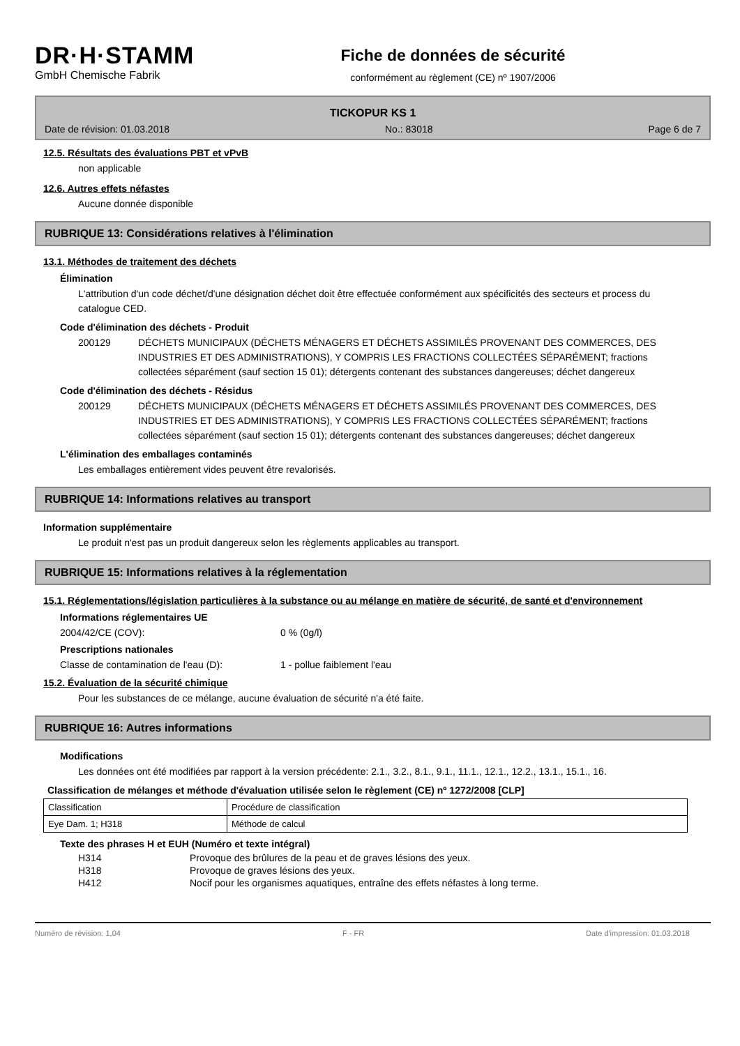DR·H·STAMM
GmbH Chemische Fabrik
Fiche de données de sécurité
conformément au règlement (CE) nº 1907/2006
TICKOPUR KS 1
Date de révision: 01.03.2018 No.: 83018 Page 6 de 7
12.5. Résultats des évaluations PBT et vPvB
non applicable
12.6. Autres effets néfastes
Aucune donnée disponible
RUBRIQUE 13: Considérations relatives à l'élimination
13.1. Méthodes de traitement des déchets
Élimination
L'attribution d'un code déchet/d'une désignation déchet doit être effectuée conformément aux spécificités des secteurs et process du catalogue CED.
Code d'élimination des déchets - Produit
200129 DÉCHETS MUNICIPAUX (DÉCHETS MÉNAGERS ET DÉCHETS ASSIMILÉS PROVENANT DES COMMERCES, DES INDUSTRIES ET DES ADMINISTRATIONS), Y COMPRIS LES FRACTIONS COLLECTÉES SÉPARÉMENT; fractions collectées séparément (sauf section 15 01); détergents contenant des substances dangereuses; déchet dangereux
Code d'élimination des déchets - Résidus
200129 DÉCHETS MUNICIPAUX (DÉCHETS MÉNAGERS ET DÉCHETS ASSIMILÉS PROVENANT DES COMMERCES, DES INDUSTRIES ET DES ADMINISTRATIONS), Y COMPRIS LES FRACTIONS COLLECTÉES SÉPARÉMENT; fractions collectées séparément (sauf section 15 01); détergents contenant des substances dangereuses; déchet dangereux
L'élimination des emballages contaminés
Les emballages entièrement vides peuvent être revalorisés.
RUBRIQUE 14: Informations relatives au transport
Information supplémentaire
Le produit n'est pas un produit dangereux selon les règlements applicables au transport.
RUBRIQUE 15: Informations relatives à la réglementation
15.1. Réglementations/législation particulières à la substance ou au mélange en matière de sécurité, de santé et d'environnement
Informations réglementaires UE
2004/42/CE (COV): 0 % (0g/l)
Prescriptions nationales
Classe de contamination de l'eau (D): 1 - pollue faiblement l'eau
15.2. Évaluation de la sécurité chimique
Pour les substances de ce mélange, aucune évaluation de sécurité n'a été faite.
RUBRIQUE 16: Autres informations
Modifications
Les données ont été modifiées par rapport à la version précédente: 2.1., 3.2., 8.1., 9.1., 11.1., 12.1., 12.2., 13.1., 15.1., 16.
Classification de mélanges et méthode d'évaluation utilisée selon le règlement (CE) nº 1272/2008 [CLP]
| Classification | Procédure de classification |
| Eye Dam. 1; H318 | Méthode de calcul |
Texte des phrases H et EUH (Numéro et texte intégral)
H314 Provoque des brûlures de la peau et de graves lésions des yeux.
H318 Provoque de graves lésions des yeux.
H412 Nocif pour les organismes aquatiques, entraîne des effets néfastes à long terme.
Numéro de révision: 1,04 F - FR Date d'impression: 01.03.2018